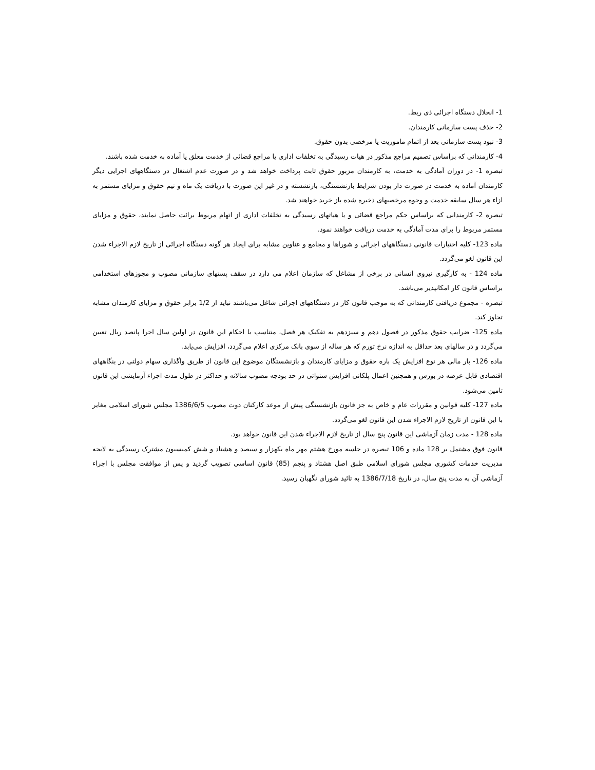1- انحلال دستگاه اجرائی ذی ربط.
2- حذف پست سازمانی کارمندان.
3- نبود پست سازمانی بعد از اتمام ماموریت یا مرخصی بدون حقوق.
4- کارمندانی که براساس تصمیم مراجع مذکور در هیات رسیدگی به تخلفات اداری یا مراجع قضائی از خدمت معلق یا آماده به خدمت شده باشند.
تبصره 1- در دوران آمادگی به خدمت، به کارمندان مزبور حقوق ثابت پرداخت خواهد شد و در صورت عدم اشتغال در دستگاههای اجرایی دیگر کارمندان آماده به خدمت در صورت دار بودن شرایط بازنشستگی، بازنشسته و در غیر این صورت با دریافت یک ماه و نیم حقوق و مزایای مستمر به ازاء هر سال سابقه خدمت و وجوه مرخصیهای ذخیره شده باز خرید خواهند شد.
تبصره 2- کارمندانی که براساس حکم مراجع قضائی و یا هیاتهای رسیدگی به تخلفات اداری از اتهام مربوط برائت حاصل نمایند، حقوق و مزایای مستمر مربوط را برای مدت آمادگی به خدمت دریافت خواهند نمود.
ماده 123- کلیه اختیارات قانونی دستگاههای اجرائی و شوراها و مجامع و عناوین مشابه برای ایجاد هر گونه دستگاه اجرائی از تاریخ لازم الاجراء شدن این قانون لغو می‌گردد.
ماده 124 - به کارگیری نیروی انسانی در برخی از مشاغل که سازمان اعلام می دارد در سقف پستهای سازمانی مصوب و مجوزهای استخدامی براساس قانون کار امکانپذیر می‌باشد.
تبصره - مجموع دریافتی کارمندانی که به موجب قانون کار در دستگاههای اجرائی شاغل می‌باشند نباید از 1/2 برابر حقوق و مزایای کارمندان مشابه تجاوز کند.
ماده 125- ضرایب حقوق مذکور در فصول دهم و سیزدهم به تفکیک هر فصل، متناسب با احکام این قانون در اولین سال اجرا پانصد ریال تعیین می‌گردد و در سالهای بعد حداقل به اندازه نرخ تورم که هر ساله از سوی بانک مرکزی اعلام می‌گردد، افزایش می‌یابد.
ماده 126- بار مالی هر نوع افزایش یک باره حقوق و مزایای کارمندان و بازنشستگان موضوع این قانون از طریق واگذاری سهام دولتی در بنگاههای اقتصادی قابل عرضه در بورس و همچنین اعمال پلکانی افزایش سنواتی در حد بودجه مصوب سالانه و حداکثر در طول مدت اجراء آزمایشی این قانون تامین می‌شود.
ماده 127- کلیه قوانین و مقررات عام و خاص به جز قانون بازنشستگی پیش از موعد کارکنان دوت مصوب 1386/6/5 مجلس شورای اسلامی مغایر با این قانون از تاریخ لازم الاجراء شدن این قانون لغو می‌گردد.
ماده 128 - مدت زمان آزماشی این قانون پنج سال از تاریخ لازم الاجراء شدن این قانون خواهد بود.
قانون فوق مشتمل بر 128 ماده و 106 تبصره در جلسه مورخ هشتم مهر ماه یکهزار و سیصد و هشتاد و شش کمیسیون مشترک رسیدگی به لایحه مدیریت خدمات کشوری مجلس شورای اسلامی طبق اصل هشتاد و پنجم (85) قانون اساسی تصویب گردید و پس از موافقت مجلس با اجراء آزماشی آن به مدت پنج سال، در تاریخ 1386/7/18 به تائید شورای نگهبان رسید.